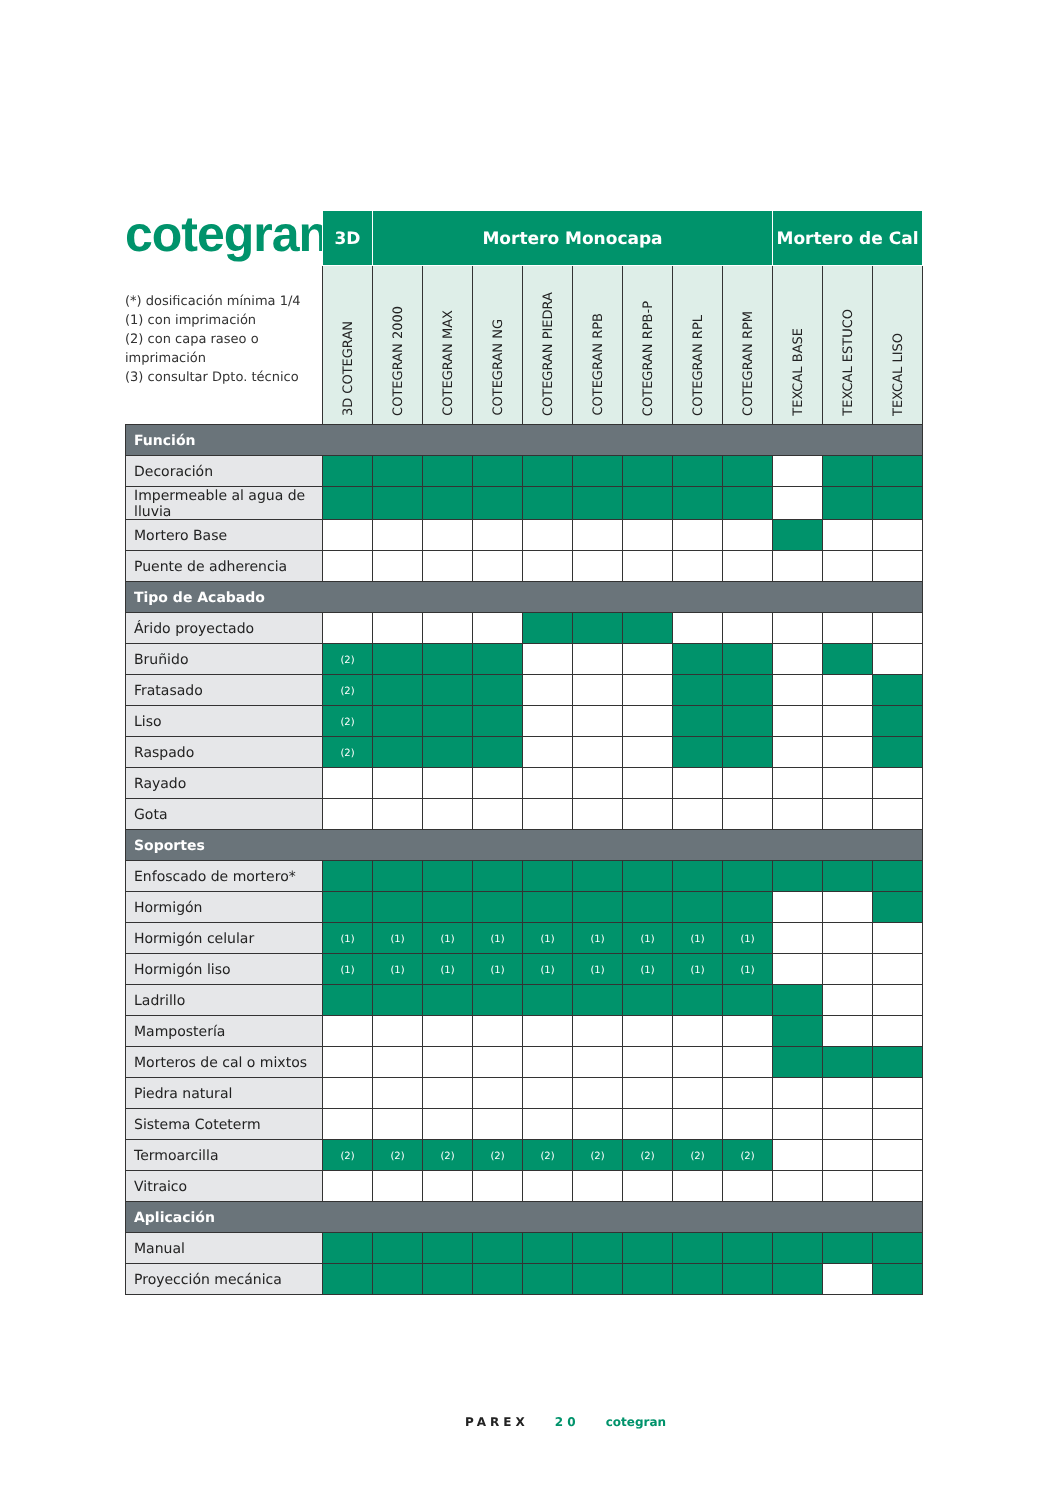cotegran
(*) dosificación mínima 1/4
(1) con imprimación
(2) con capa raseo o imprimación
(3) consultar Dpto. técnico
| | 3D | Mortero Monocapa | | | | | | | | Mortero de Cal | | |
| --- | --- | --- | --- | --- | --- | --- | --- | --- | --- | --- | --- | --- |
| | 3D COTEGRAN | COTEGRAN 2000 | COTEGRAN MAX | COTEGRAN NG | COTEGRAN PIEDRA | COTEGRAN RPB | COTEGRAN RPB-P | COTEGRAN RPL | COTEGRAN RPM | TEXCAL BASE | TEXCAL ESTUCO | TEXCAL LISO |
| Función | | | | | | | | | | | | |
| Decoración | | | | | | | | | | | | |
| Impermeable al agua de lluvia | | | | | | | | | | | | |
| Mortero Base | | | | | | | | | | | | |
| Puente de adherencia | | | | | | | | | | | | |
| Tipo de Acabado | | | | | | | | | | | | |
| Árido proyectado | | | | | | | | | | | | |
| Bruñido | (2) | | | | | | | | | | | |
| Fratasado | (2) | | | | | | | | | | | |
| Liso | (2) | | | | | | | | | | | |
| Raspado | (2) | | | | | | | | | | | |
| Rayado | | | | | | | | | | | | |
| Gota | | | | | | | | | | | | |
| Soportes | | | | | | | | | | | | |
| Enfoscado de mortero* | | | | | | | | | | | | |
| Hormigón | | | | | | | | | | | | |
| Hormigón celular | (1) | (1) | (1) | (1) | (1) | (1) | (1) | (1) | (1) | | | |
| Hormigón liso | (1) | (1) | (1) | (1) | (1) | (1) | (1) | (1) | (1) | | | |
| Ladrillo | | | | | | | | | | | | |
| Mampostería | | | | | | | | | | | | |
| Morteros de cal o mixtos | | | | | | | | | | | | |
| Piedra natural | | | | | | | | | | | | |
| Sistema Coteterm | | | | | | | | | | | | |
| Termoarcilla | (2) | (2) | (2) | (2) | (2) | (2) | (2) | (2) | (2) | | | |
| Vitraico | | | | | | | | | | | | |
| Aplicación | | | | | | | | | | | | |
| Manual | | | | | | | | | | | | |
| Proyección mecánica | | | | | | | | | | | | |
PAREX 20 cotegran